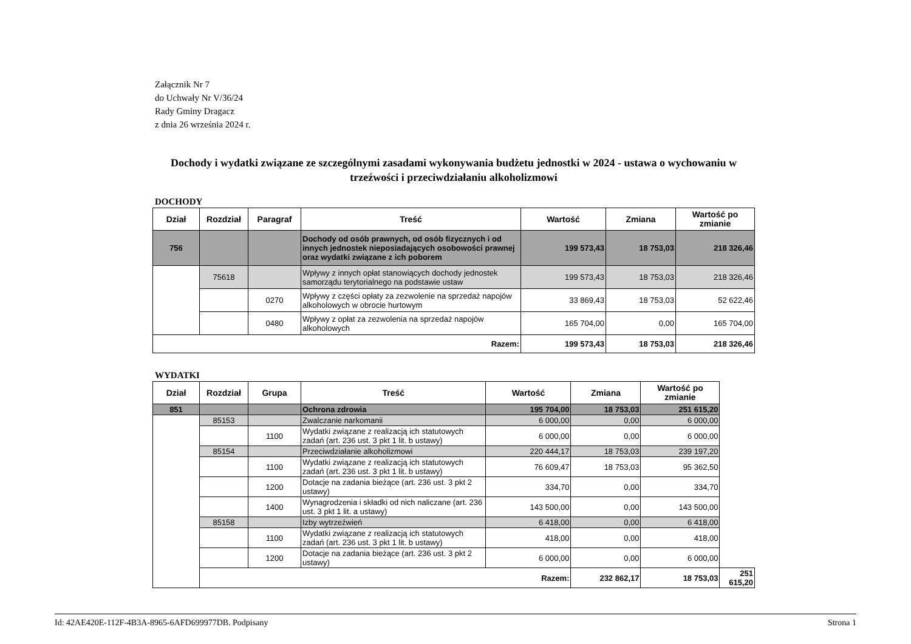Załącznik Nr 7
do Uchwały Nr V/36/24
Rady Gminy Dragacz
z dnia 26 września 2024 r.
Dochody i wydatki związane ze szczególnymi zasadami wykonywania budżetu jednostki w 2024 - ustawa o wychowaniu w trzeźwości i przeciwdziałaniu alkoholizmowi
DOCHODY
| Dział | Rozdział | Paragraf | Treść | Wartość | Zmiana | Wartość po zmianie |
| --- | --- | --- | --- | --- | --- | --- |
| 756 | | | Dochody od osób prawnych, od osób fizycznych i od innych jednostek nieposiadających osobowości prawnej oraz wydatki związane z ich poborem | 199 573,43 | 18 753,03 | 218 326,46 |
| | 75618 | | Wpływy z innych opłat stanowiących dochody jednostek samorządu terytorialnego na podstawie ustaw | 199 573,43 | 18 753,03 | 218 326,46 |
| | | 0270 | Wpływy z części opłaty za zezwolenie na sprzedaż napojów alkoholowych w obrocie hurtowym | 33 869,43 | 18 753,03 | 52 622,46 |
| | | 0480 | Wpływy z opłat za zezwolenia na sprzedaż napojów alkoholowych | 165 704,00 | 0,00 | 165 704,00 |
| Razem: | | | | 199 573,43 | 18 753,03 | 218 326,46 |
WYDATKI
| Dział | Rozdział | Grupa | Treść | Wartość | Zmiana | Wartość po zmianie | |
| --- | --- | --- | --- | --- | --- | --- | --- |
| 851 | | | Ochrona zdrowia | 195 704,00 | 18 753,03 | 251 615,20 | |
| | 85153 | | Zwalczanie narkomanii | 6 000,00 | 0,00 | 6 000,00 | |
| | | 1100 | Wydatki związane z realizacją ich statutowych zadań (art. 236 ust. 3 pkt 1 lit. b ustawy) | 6 000,00 | 0,00 | 6 000,00 | |
| | 85154 | | Przeciwdziałanie alkoholizmowi | 220 444,17 | 18 753,03 | 239 197,20 | |
| | | 1100 | Wydatki związane z realizacją ich statutowych zadań (art. 236 ust. 3 pkt 1 lit. b ustawy) | 76 609,47 | 18 753,03 | 95 362,50 | |
| | | 1200 | Dotacje na zadania bieżące (art. 236 ust. 3 pkt 2 ustawy) | 334,70 | 0,00 | 334,70 | |
| | | 1400 | Wynagrodzenia i składki od nich naliczane (art. 236 ust. 3 pkt 1 lit. a ustawy) | 143 500,00 | 0,00 | 143 500,00 | |
| | 85158 | | Izby wytrzeźwień | 6 418,00 | 0,00 | 6 418,00 | |
| | | 1100 | Wydatki związane z realizacją ich statutowych zadań (art. 236 ust. 3 pkt 1 lit. b ustawy) | 418,00 | 0,00 | 418,00 | |
| | | 1200 | Dotacje na zadania bieżące (art. 236 ust. 3 pkt 2 ustawy) | 6 000,00 | 0,00 | 6 000,00 | |
| | Razem: | | | | 232 862,17 | 18 753,03 | 251 615,20 |
Id: 42AE420E-112F-4B3A-8965-6AFD699977DB. Podpisany Strona 1